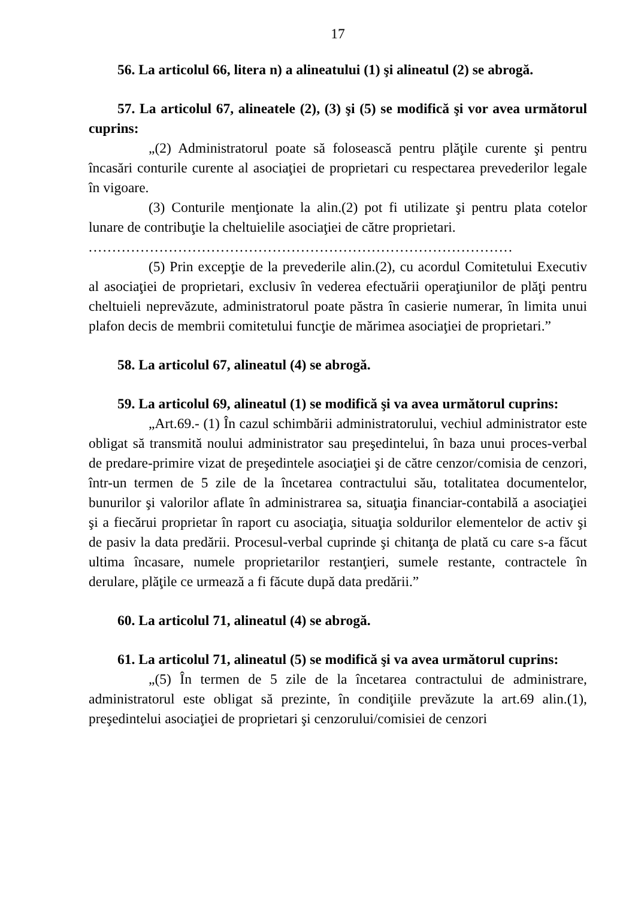17
56. La articolul 66, litera n) a alineatului (1) şi alineatul (2) se abrogă.
57. La articolul 67, alineatele (2), (3) şi (5) se modifică şi vor avea următorul cuprins:
„(2) Administratorul poate să folosească pentru plăţile curente şi pentru încasări conturile curente al asociaţiei de proprietari cu respectarea prevederilor legale în vigoare.
(3) Conturile menţionate la alin.(2) pot fi utilizate şi pentru plata cotelor lunare de contribuţie la cheltuielile asociaţiei de către proprietari.
..........................................................................................
(5) Prin excepţie de la prevederile alin.(2), cu acordul Comitetului Executiv al asociaţiei de proprietari, exclusiv în vederea efectuării operaţiunilor de plăţi pentru cheltuieli neprevăzute, administratorul poate păstra în casierie numerar, în limita unui plafon decis de membrii comitetului funcţie de mărimea asociaţiei de proprietari.”
58. La articolul 67, alineatul (4) se abrogă.
59. La articolul 69, alineatul (1) se modifică şi va avea următorul cuprins:
„Art.69.- (1) În cazul schimbării administratorului, vechiul administrator este obligat să transmită noului administrator sau preşedintelui, în baza unui proces-verbal de predare-primire vizat de preşedintele asociaţiei şi de către cenzor/comisia de cenzori, într-un termen de 5 zile de la încetarea contractului său, totalitatea documentelor, bunurilor şi valorilor aflate în administrarea sa, situaţia financiar-contabilă a asociaţiei şi a fiecărui proprietar în raport cu asociaţia, situaţia soldurilor elementelor de activ şi de pasiv la data predării. Procesul-verbal cuprinde şi chitanţa de plată cu care s-a făcut ultima încasare, numele proprietarilor restanţieri, sumele restante, contractele în derulare, plăţile ce urmează a fi făcute după data predării.”
60. La articolul 71, alineatul (4) se abrogă.
61. La articolul 71, alineatul (5) se modifică şi va avea următorul cuprins:
„(5) În termen de 5 zile de la încetarea contractului de administrare, administratorul este obligat să prezinte, în condiţiile prevăzute la art.69 alin.(1), preşedintelui asociaţiei de proprietari şi cenzorului/comisiei de cenzori